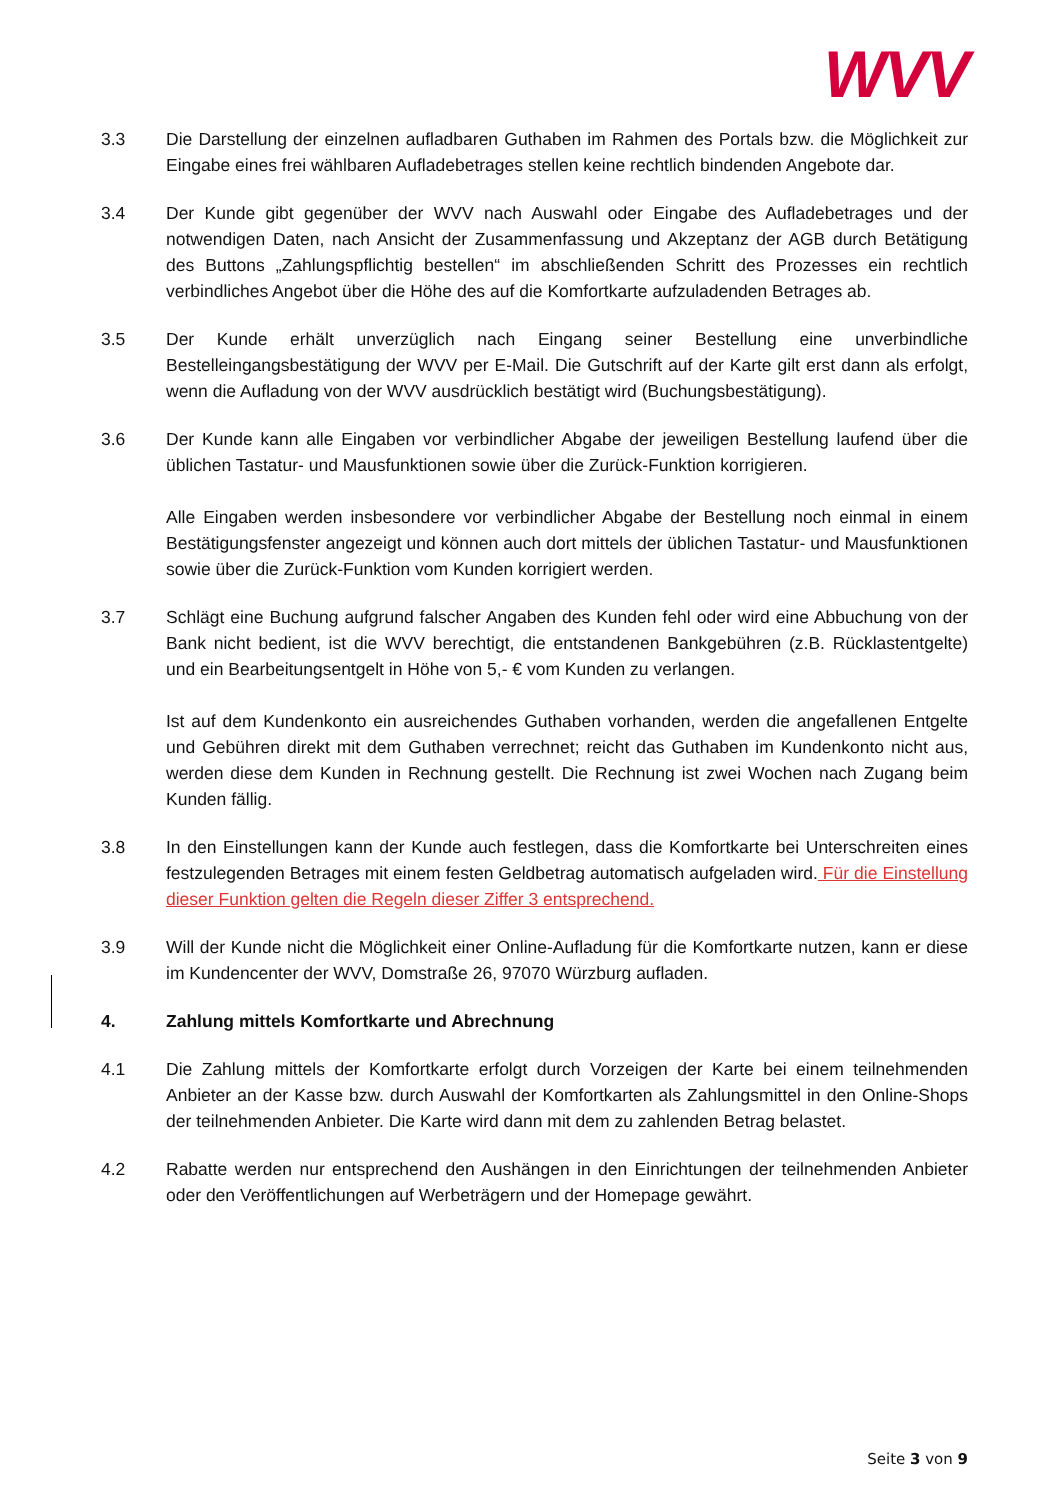WVV
3.3 Die Darstellung der einzelnen aufladbaren Guthaben im Rahmen des Portals bzw. die Möglichkeit zur Eingabe eines frei wählbaren Aufladebetrages stellen keine rechtlich bindenden Angebote dar.
3.4 Der Kunde gibt gegenüber der WVV nach Auswahl oder Eingabe des Aufladebetrages und der notwendigen Daten, nach Ansicht der Zusammenfassung und Akzeptanz der AGB durch Betätigung des Buttons „Zahlungspflichtig bestellen“ im abschließenden Schritt des Prozesses ein rechtlich verbindliches Angebot über die Höhe des auf die Komfortkarte aufzuladenden Betrages ab.
3.5 Der Kunde erhält unverzüglich nach Eingang seiner Bestellung eine unverbindliche Bestelleingangsbestätigung der WVV per E-Mail. Die Gutschrift auf der Karte gilt erst dann als erfolgt, wenn die Aufladung von der WVV ausdrücklich bestätigt wird (Buchungsbestätigung).
3.6 Der Kunde kann alle Eingaben vor verbindlicher Abgabe der jeweiligen Bestellung laufend über die üblichen Tastatur- und Mausfunktionen sowie über die Zurück-Funktion korrigieren.
Alle Eingaben werden insbesondere vor verbindlicher Abgabe der Bestellung noch einmal in einem Bestätigungsfenster angezeigt und können auch dort mittels der üblichen Tastatur- und Mausfunktionen sowie über die Zurück-Funktion vom Kunden korrigiert werden.
3.7 Schlägt eine Buchung aufgrund falscher Angaben des Kunden fehl oder wird eine Abbuchung von der Bank nicht bedient, ist die WVV berechtigt, die entstandenen Bankgebühren (z.B. Rücklastentgelte) und ein Bearbeitungsentgelt in Höhe von 5,- € vom Kunden zu verlangen.
Ist auf dem Kundenkonto ein ausreichendes Guthaben vorhanden, werden die angefallenen Entgelte und Gebühren direkt mit dem Guthaben verrechnet; reicht das Guthaben im Kundenkonto nicht aus, werden diese dem Kunden in Rechnung gestellt. Die Rechnung ist zwei Wochen nach Zugang beim Kunden fällig.
3.8 In den Einstellungen kann der Kunde auch festlegen, dass die Komfortkarte bei Unterschreiten eines festzulegenden Betrages mit einem festen Geldbetrag automatisch aufgeladen wird. Für die Einstellung dieser Funktion gelten die Regeln dieser Ziffer 3 entsprechend.
3.9 Will der Kunde nicht die Möglichkeit einer Online-Aufladung für die Komfortkarte nutzen, kann er diese im Kundencenter der WVV, Domstraße 26, 97070 Würzburg aufladen.
4. Zahlung mittels Komfortkarte und Abrechnung
4.1 Die Zahlung mittels der Komfortkarte erfolgt durch Vorzeigen der Karte bei einem teilnehmenden Anbieter an der Kasse bzw. durch Auswahl der Komfortkarten als Zahlungsmittel in den Online-Shops der teilnehmenden Anbieter. Die Karte wird dann mit dem zu zahlenden Betrag belastet.
4.2 Rabatte werden nur entsprechend den Aushängen in den Einrichtungen der teilnehmenden Anbieter oder den Veröffentlichungen auf Werbeträgern und der Homepage gewährt.
Seite 3 von 9